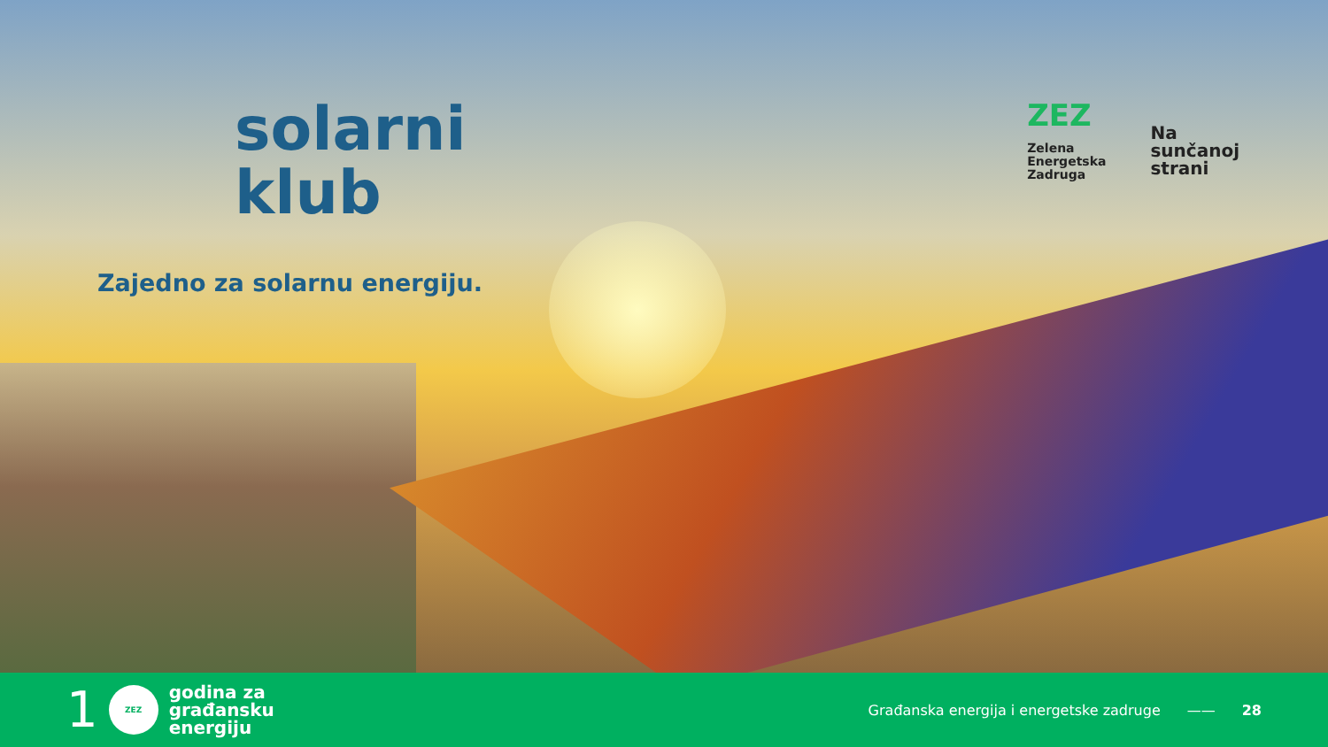solarni
klub
Zajedno za solarnu energiju.
ZEZ
Zelena
Energetska
Zadruga
Na
sunčanoj
strani
1
ZEZ
godina za
građansku
energiju
Građanska energija i energetske zadruge —— 28